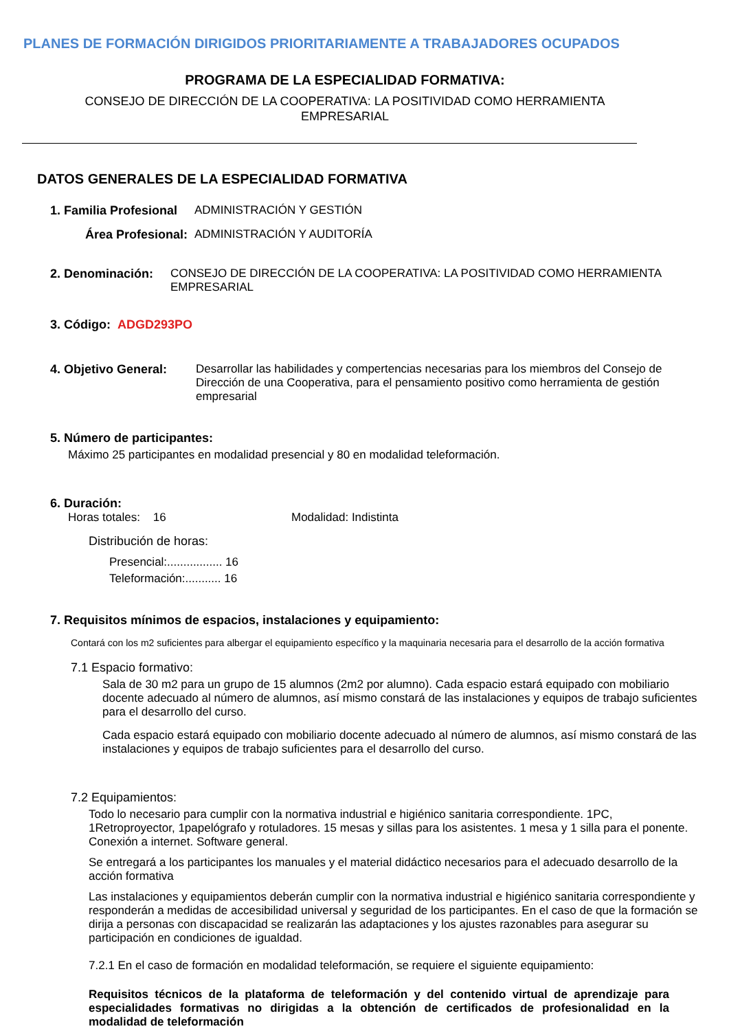PLANES DE FORMACIÓN DIRIGIDOS PRIORITARIAMENTE A TRABAJADORES OCUPADOS
PROGRAMA DE LA ESPECIALIDAD FORMATIVA:
CONSEJO DE DIRECCIÓN DE LA COOPERATIVA: LA POSITIVIDAD COMO HERRAMIENTA
EMPRESARIAL
DATOS GENERALES DE LA ESPECIALIDAD FORMATIVA
1. Familia Profesional ADMINISTRACIÓN Y GESTIÓN
Área Profesional: ADMINISTRACIÓN Y AUDITORÍA
2. Denominación: CONSEJO DE DIRECCIÓN DE LA COOPERATIVA: LA POSITIVIDAD COMO HERRAMIENTA EMPRESARIAL
3. Código: ADGD293PO
4. Objetivo General: Desarrollar las habilidades y compertencias necesarias para los miembros del Consejo de Dirección de una Cooperativa, para el pensamiento positivo como herramienta de gestión empresarial
5. Número de participantes:
Máximo 25 participantes en modalidad presencial y 80 en modalidad teleformación.
6. Duración:
Horas totales: 16 Modalidad: Indistinta
Distribución de horas:
Presencial:................. 16
Teleformación:........... 16
7. Requisitos mínimos de espacios, instalaciones y equipamiento:
Contará con los m2 suficientes para albergar el equipamiento específico y la maquinaria necesaria para el desarrollo de la acción formativa
7.1 Espacio formativo:
Sala de 30 m2 para un grupo de 15 alumnos (2m2 por alumno). Cada espacio estará equipado con mobiliario docente adecuado al número de alumnos, así mismo constará de las instalaciones y equipos de trabajo suficientes para el desarrollo del curso.
Cada espacio estará equipado con mobiliario docente adecuado al número de alumnos, así mismo constará de las instalaciones y equipos de trabajo suficientes para el desarrollo del curso.
7.2 Equipamientos:
Todo lo necesario para cumplir con la normativa industrial e higiénico sanitaria correspondiente. 1PC, 1Retroproyector, 1papelógrafo y rotuladores. 15 mesas y sillas para los asistentes. 1 mesa y 1 silla para el ponente. Conexión a internet. Software general.
Se entregará a los participantes los manuales y el material didáctico necesarios para el adecuado desarrollo de la acción formativa
Las instalaciones y equipamientos deberán cumplir con la normativa industrial e higiénico sanitaria correspondiente y responderán a medidas de accesibilidad universal y seguridad de los participantes. En el caso de que la formación se dirija a personas con discapacidad se realizarán las adaptaciones y los ajustes razonables para asegurar su participación en condiciones de igualdad.
7.2.1 En el caso de formación en modalidad teleformación, se requiere el siguiente equipamiento:
Requisitos técnicos de la plataforma de teleformación y del contenido virtual de aprendizaje para especialidades formativas no dirigidas a la obtención de certificados de profesionalidad en la modalidad de teleformación